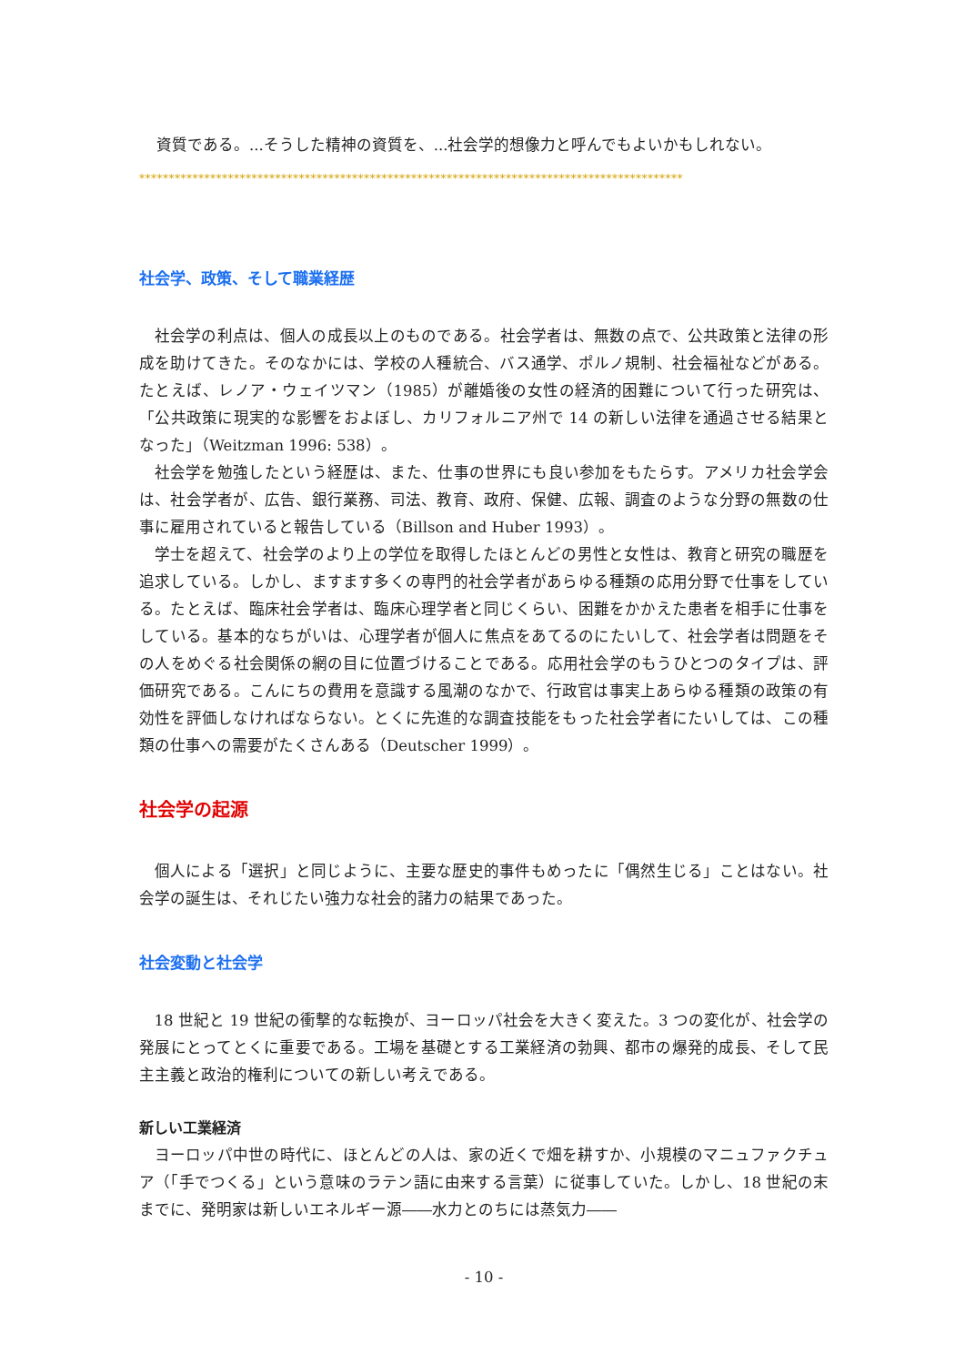資質である。...そうした精神の資質を、...社会学的想像力と呼んでもよいかもしれない。
********************************************************************************************
社会学、政策、そして職業経歴
社会学の利点は、個人の成長以上のものである。社会学者は、無数の点で、公共政策と法律の形成を助けてきた。そのなかには、学校の人種統合、バス通学、ポルノ規制、社会福祉などがある。たとえば、レノア・ウェイツマン（1985）が離婚後の女性の経済的困難について行った研究は、「公共政策に現実的な影響をおよぼし、カリフォルニア州で 14 の新しい法律を通過させる結果となった」（Weitzman 1996: 538）。
社会学を勉強したという経歴は、また、仕事の世界にも良い参加をもたらす。アメリカ社会学会は、社会学者が、広告、銀行業務、司法、教育、政府、保健、広報、調査のような分野の無数の仕事に雇用されていると報告している（Billson and Huber 1993）。
学士を超えて、社会学のより上の学位を取得したほとんどの男性と女性は、教育と研究の職歴を追求している。しかし、ますます多くの専門的社会学者があらゆる種類の応用分野で仕事をしている。たとえば、臨床社会学者は、臨床心理学者と同じくらい、困難をかかえた患者を相手に仕事をしている。基本的なちがいは、心理学者が個人に焦点をあてるのにたいして、社会学者は問題をその人をめぐる社会関係の網の目に位置づけることである。応用社会学のもうひとつのタイプは、評価研究である。こんにちの費用を意識する風潮のなかで、行政官は事実上あらゆる種類の政策の有効性を評価しなければならない。とくに先進的な調査技能をもった社会学者にたいしては、この種類の仕事への需要がたくさんある（Deutscher 1999）。
社会学の起源
個人による「選択」と同じように、主要な歴史的事件もめったに「偶然生じる」ことはない。社会学の誕生は、それじたい強力な社会的諸力の結果であった。
社会変動と社会学
18 世紀と 19 世紀の衝撃的な転換が、ヨーロッパ社会を大きく変えた。3 つの変化が、社会学の発展にとってとくに重要である。工場を基礎とする工業経済の勃興、都市の爆発的成長、そして民主主義と政治的権利についての新しい考えである。
新しい工業経済
ヨーロッパ中世の時代に、ほとんどの人は、家の近くで畑を耕すか、小規模のマニュファクチュア（「手でつくる」という意味のラテン語に由来する言葉）に従事していた。しかし、18 世紀の末までに、発明家は新しいエネルギー源――水力とのちには蒸気力――
- 10 -